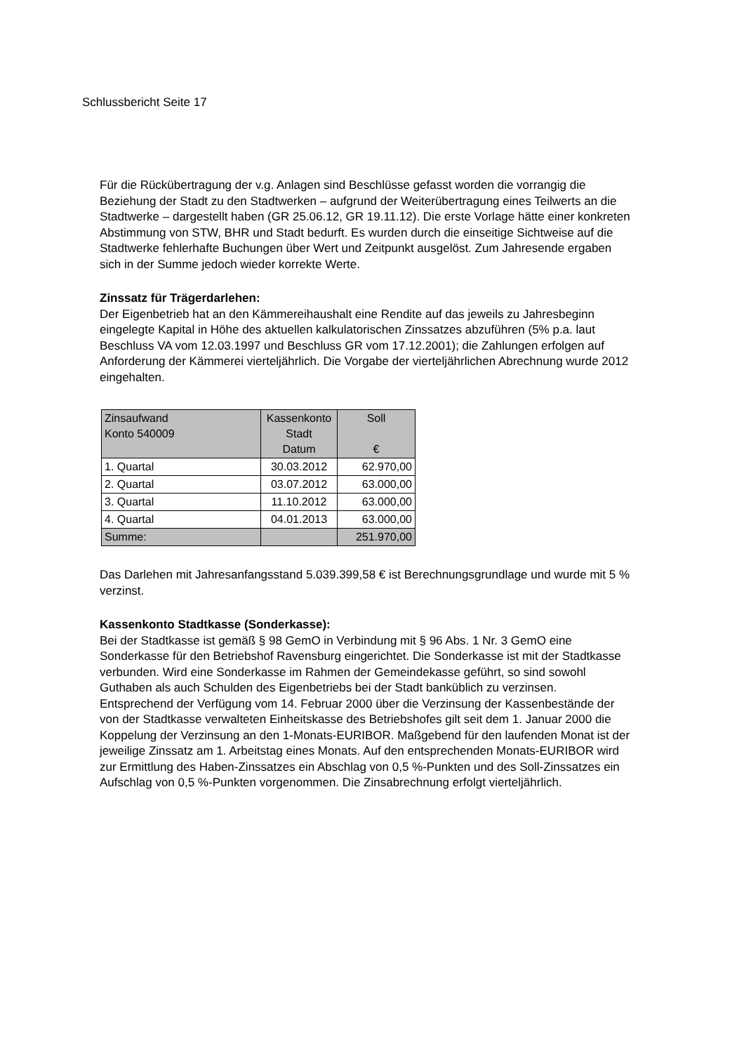Schlussbericht Seite 17
Für die Rückübertragung der v.g. Anlagen sind Beschlüsse gefasst worden die vorrangig die Beziehung der Stadt zu den Stadtwerken – aufgrund der Weiterübertragung eines Teilwerts an die Stadtwerke – dargestellt haben (GR 25.06.12, GR 19.11.12). Die erste Vorlage hätte einer konkreten Abstimmung von STW, BHR und Stadt bedurft. Es wurden durch die einseitige Sichtweise auf die Stadtwerke fehlerhafte Buchungen über Wert und Zeitpunkt ausgelöst. Zum Jahresende ergaben sich in der Summe jedoch wieder korrekte Werte.
Zinssatz für Trägerdarlehen:
Der Eigenbetrieb hat an den Kämmereihaushalt eine Rendite auf das jeweils zu Jahresbeginn eingelegte Kapital in Höhe des aktuellen kalkulatorischen Zinssatzes abzuführen (5% p.a. laut Beschluss VA vom 12.03.1997 und Beschluss GR vom 17.12.2001); die Zahlungen erfolgen auf Anforderung der Kämmerei vierteljährlich. Die Vorgabe der vierteljährlichen Abrechnung wurde 2012 eingehalten.
| Zinsaufwand Konto 540009 | Kassenkonto Stadt Datum | Soll € |
| --- | --- | --- |
| 1. Quartal | 30.03.2012 | 62.970,00 |
| 2. Quartal | 03.07.2012 | 63.000,00 |
| 3. Quartal | 11.10.2012 | 63.000,00 |
| 4. Quartal | 04.01.2013 | 63.000,00 |
| Summe: | | 251.970,00 |
Das Darlehen mit Jahresanfangsstand 5.039.399,58 € ist Berechnungsgrundlage und wurde mit 5 % verzinst.
Kassenkonto Stadtkasse (Sonderkasse):
Bei der Stadtkasse ist gemäß § 98 GemO in Verbindung mit § 96 Abs. 1 Nr. 3 GemO eine Sonderkasse für den Betriebshof Ravensburg eingerichtet. Die Sonderkasse ist mit der Stadtkasse verbunden. Wird eine Sonderkasse im Rahmen der Gemeindekasse geführt, so sind sowohl Guthaben als auch Schulden des Eigenbetriebs bei der Stadt banküblich zu verzinsen.
Entsprechend der Verfügung vom 14. Februar 2000 über die Verzinsung der Kassenbestände der von der Stadtkasse verwalteten Einheitskasse des Betriebshofes gilt seit dem 1. Januar 2000 die Koppelung der Verzinsung an den 1-Monats-EURIBOR. Maßgebend für den laufenden Monat ist der jeweilige Zinssatz am 1. Arbeitstag eines Monats. Auf den entsprechenden Monats-EURIBOR wird zur Ermittlung des Haben-Zinssatzes ein Abschlag von 0,5 %-Punkten und des Soll-Zinssatzes ein Aufschlag von 0,5 %-Punkten vorgenommen. Die Zinsabrechnung erfolgt vierteljährlich.